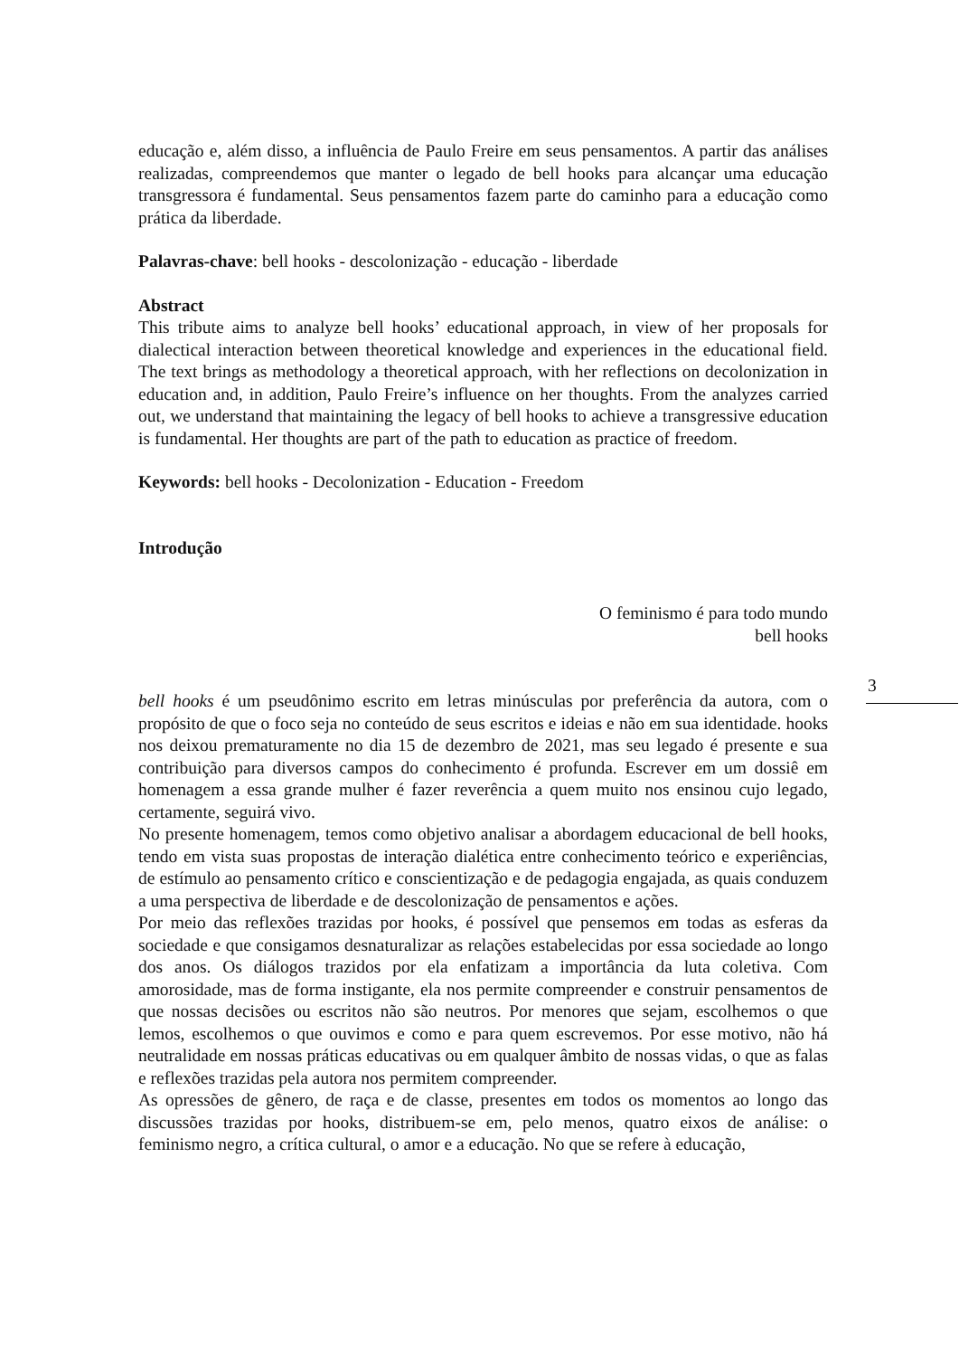educação e, além disso, a influência de Paulo Freire em seus pensamentos. A partir das análises realizadas, compreendemos que manter o legado de bell hooks para alcançar uma educação transgressora é fundamental. Seus pensamentos fazem parte do caminho para a educação como prática da liberdade.
Palavras-chave: bell hooks - descolonização - educação - liberdade
Abstract
This tribute aims to analyze bell hooks’ educational approach, in view of her proposals for dialectical interaction between theoretical knowledge and experiences in the educational field. The text brings as methodology a theoretical approach, with her reflections on decolonization in education and, in addition, Paulo Freire’s influence on her thoughts. From the analyzes carried out, we understand that maintaining the legacy of bell hooks to achieve a transgressive education is fundamental. Her thoughts are part of the path to education as practice of freedom.
Keywords: bell hooks - Decolonization - Education - Freedom
Introdução
O feminismo é para todo mundo
bell hooks
bell hooks é um pseudônimo escrito em letras minúsculas por preferência da autora, com o propósito de que o foco seja no conteúdo de seus escritos e ideias e não em sua identidade. hooks nos deixou prematuramente no dia 15 de dezembro de 2021, mas seu legado é presente e sua contribuição para diversos campos do conhecimento é profunda. Escrever em um dossiê em homenagem a essa grande mulher é fazer reverência a quem muito nos ensinou cujo legado, certamente, seguirá vivo.
No presente homenagem, temos como objetivo analisar a abordagem educacional de bell hooks, tendo em vista suas propostas de interação dialética entre conhecimento teórico e experiências, de estímulo ao pensamento crítico e conscientização e de pedagogia engajada, as quais conduzem a uma perspectiva de liberdade e de descolonização de pensamentos e ações.
Por meio das reflexões trazidas por hooks, é possível que pensemos em todas as esferas da sociedade e que consigamos desnaturalizar as relações estabelecidas por essa sociedade ao longo dos anos. Os diálogos trazidos por ela enfatizam a importância da luta coletiva. Com amorosidade, mas de forma instigante, ela nos permite compreender e construir pensamentos de que nossas decisões ou escritos não são neutros. Por menores que sejam, escolhemos o que lemos, escolhemos o que ouvimos e como e para quem escrevemos. Por esse motivo, não há neutralidade em nossas práticas educativas ou em qualquer âmbito de nossas vidas, o que as falas e reflexões trazidas pela autora nos permitem compreender.
As opressões de gênero, de raça e de classe, presentes em todos os momentos ao longo das discussões trazidas por hooks, distribuem-se em, pelo menos, quatro eixos de análise: o feminismo negro, a crítica cultural, o amor e a educação. No que se refere à educação,
3